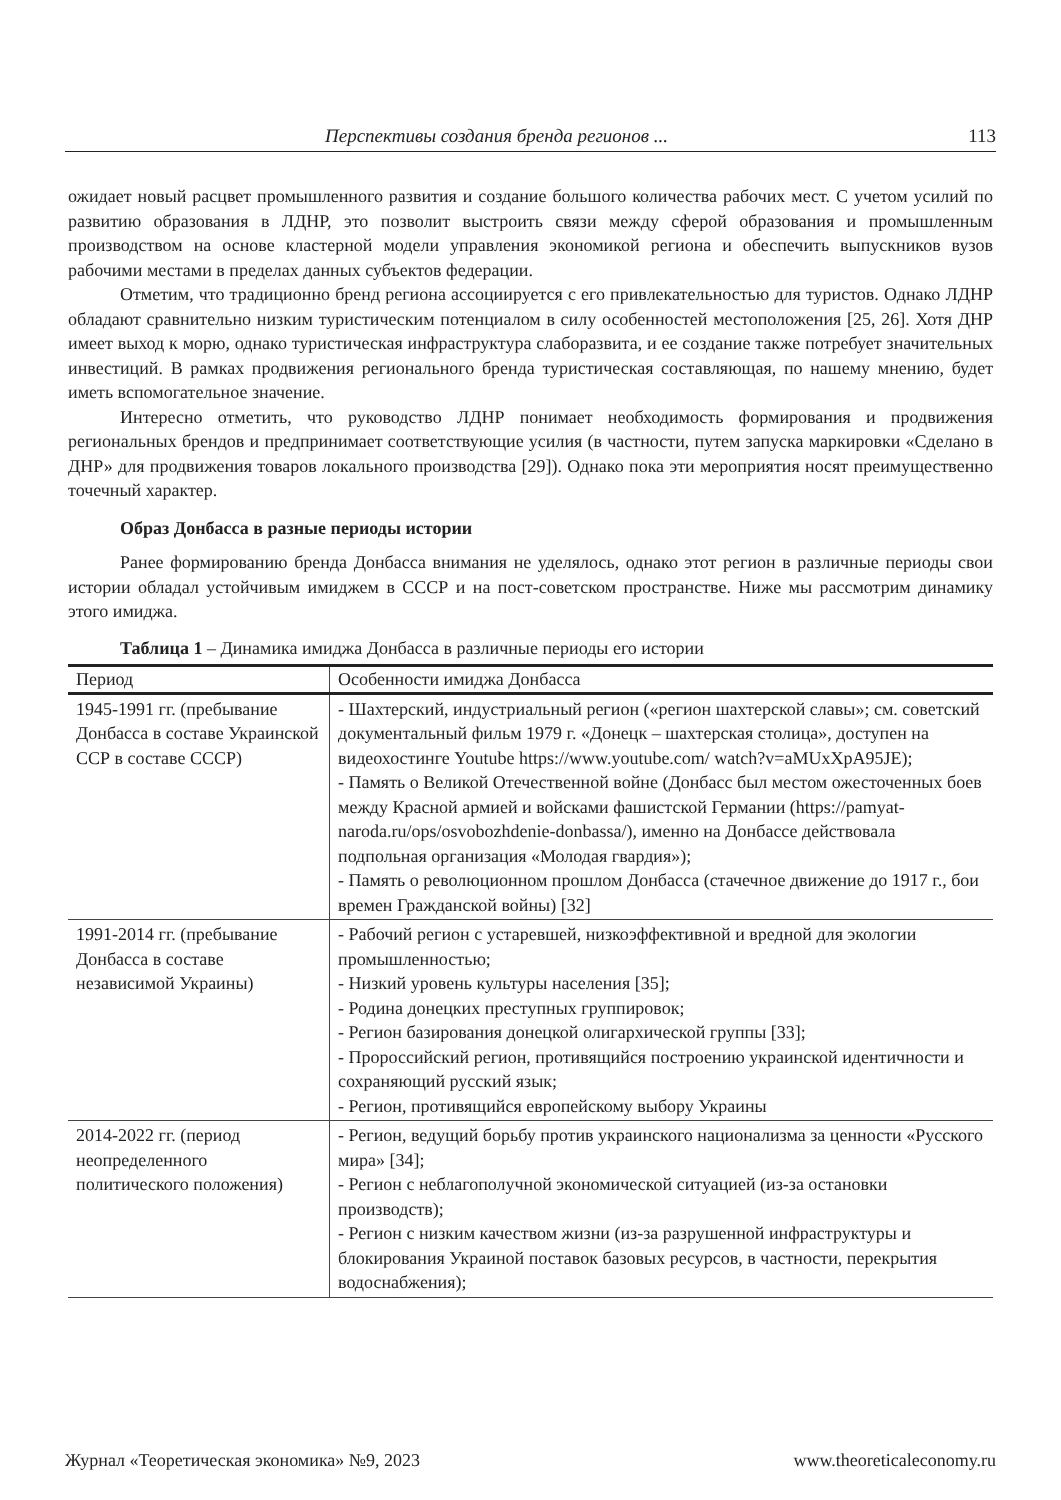Перспективы создания бренда регионов ... 113
ожидает новый расцвет промышленного развития и создание большого количества рабочих мест. С учетом усилий по развитию образования в ЛДНР, это позволит выстроить связи между сферой образования и промышленным производством на основе кластерной модели управления экономикой региона и обеспечить выпускников вузов рабочими местами в пределах данных субъектов федерации.
Отметим, что традиционно бренд региона ассоциируется с его привлекательностью для туристов. Однако ЛДНР обладают сравнительно низким туристическим потенциалом в силу особенностей местоположения [25, 26]. Хотя ДНР имеет выход к морю, однако туристическая инфраструктура слаборазвита, и ее создание также потребует значительных инвестиций. В рамках продвижения регионального бренда туристическая составляющая, по нашему мнению, будет иметь вспомогательное значение.
Интересно отметить, что руководство ЛДНР понимает необходимость формирования и продвижения региональных брендов и предпринимает соответствующие усилия (в частности, путем запуска маркировки «Сделано в ДНР» для продвижения товаров локального производства [29]). Однако пока эти мероприятия носят преимущественно точечный характер.
Образ Донбасса в разные периоды истории
Ранее формированию бренда Донбасса внимания не уделялось, однако этот регион в различные периоды свои истории обладал устойчивым имиджем в СССР и на пост-советском пространстве. Ниже мы рассмотрим динамику этого имиджа.
Таблица 1 – Динамика имиджа Донбасса в различные периоды его истории
| Период | Особенности имиджа Донбасса |
| --- | --- |
| 1945-1991 гг. (пребывание Донбасса в составе Украинской ССР в составе СССР) | - Шахтерский, индустриальный регион («регион шахтерской славы»; см. советский документальный фильм 1979 г. «Донецк – шахтерская столица», доступен на видеохостинге Youtube https://www.youtube.com/ watch?v=aMUxXpA95JE); - Память о Великой Отечественной войне (Донбасс был местом ожесточенных боев между Красной армией и войсками фашистской Германии (https://pamyat-naroda.ru/ops/osvobozhdenie-donbassa/), именно на Донбассе действовала подпольная организация «Молодая гвардия»); - Память о революционном прошлом Донбасса (стачечное движение до 1917 г., бои времен Гражданской войны) [32] |
| 1991-2014 гг. (пребывание Донбасса в составе независимой Украины) | - Рабочий регион с устаревшей, низкоэффективной и вредной для экологии промышленностью; - Низкий уровень культуры населения [35]; - Родина донецких преступных группировок; - Регион базирования донецкой олигархической группы [33]; - Пророссийский регион, противящийся построению украинской идентичности и сохраняющий русский язык; - Регион, противящийся европейскому выбору Украины |
| 2014-2022 гг. (период неопределенного политического положения) | - Регион, ведущий борьбу против украинского национализма за ценности «Русского мира» [34]; - Регион с неблагополучной экономической ситуацией (из-за остановки производств); - Регион с низким качеством жизни (из-за разрушенной инфраструктуры и блокирования Украиной поставок базовых ресурсов, в частности, перекрытия водоснабжения); |
Журнал «Теоретическая экономика» №9, 2023 www.theoreticaleconomy.ru